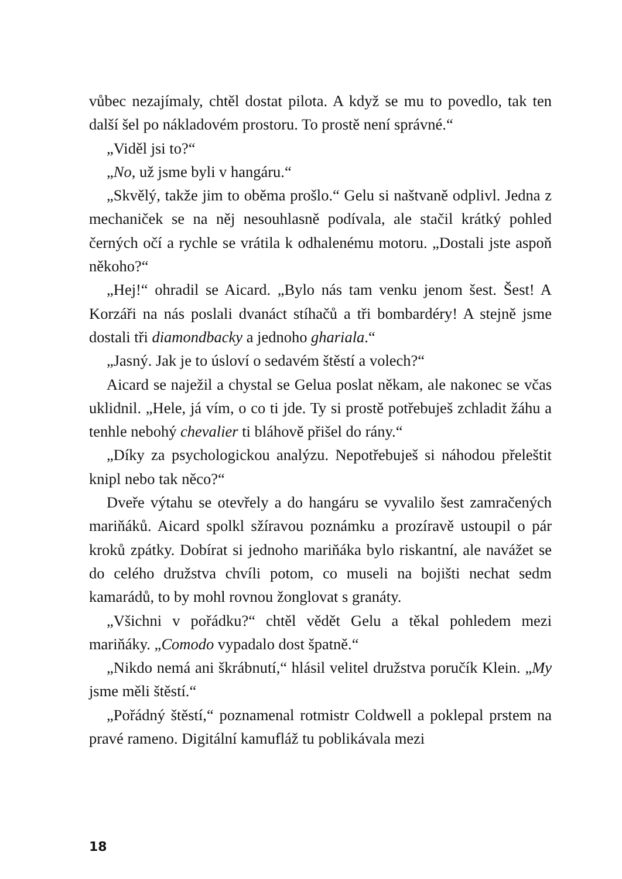vůbec nezajímaly, chtěl dostat pilota. A když se mu to povedlo, tak ten další šel po nákladovém prostoru. To prostě není správné.“
„Viděl jsi to?“
„No, už jsme byli v hangáru.“
„Skvělý, takže jim to oběma prošlo.“ Gelu si naštvaně odplivl. Jedna z mechaniček se na něj nesouhlasně podívala, ale stačil krátký pohled černých očí a rychle se vrátila k odhalenému motoru. „Dostali jste aspoň někoho?“
„Hej!“ ohradil se Aicard. „Bylo nás tam venku jenom šest. Šest! A Korzáři na nás poslali dvanáct stíhačů a tři bombardéry! A stejně jsme dostali tři diamondbacky a jednoho ghariala.“
„Jasný. Jak je to úsloví o sedavém štěstí a volech?“
Aicard se naježil a chystal se Gelua poslat někam, ale nakonec se včas uklidnil. „Hele, já vím, o co ti jde. Ty si prostě potřebuješ zchladit žáhu a tenhle nebohý chevalier ti bláhově přišel do rány.“
„Díky za psychologickou analýzu. Nepotřebuješ si náhodou přeleštit knipl nebo tak něco?“
Dveře výtahu se otevřely a do hangáru se vyvalilo šest zamračených mariňáků. Aicard spolkl sžíravou poznámku a prozíravě ustoupil o pár kroků zpátky. Dobírat si jednoho mariňáka bylo riskantní, ale navážet se do celého družstva chvíli potom, co museli na bojišti nechat sedm kamarádů, to by mohl rovnou žonglovat s granáty.
„Všichni v pořádku?“ chtěl vědět Gelu a těkal pohledem mezi mariňáky. „Comodo vypadalo dost špatně.“
„Nikdo nemá ani škrábnutí,“ hlásil velitel družstva poručík Klein. „My jsme měli štěstí.“
„Pořádný štěstí,“ poznamenal rotmistr Coldwell a poklepal prstem na pravé rameno. Digitální kamufláž tu poblikávala mezi
18